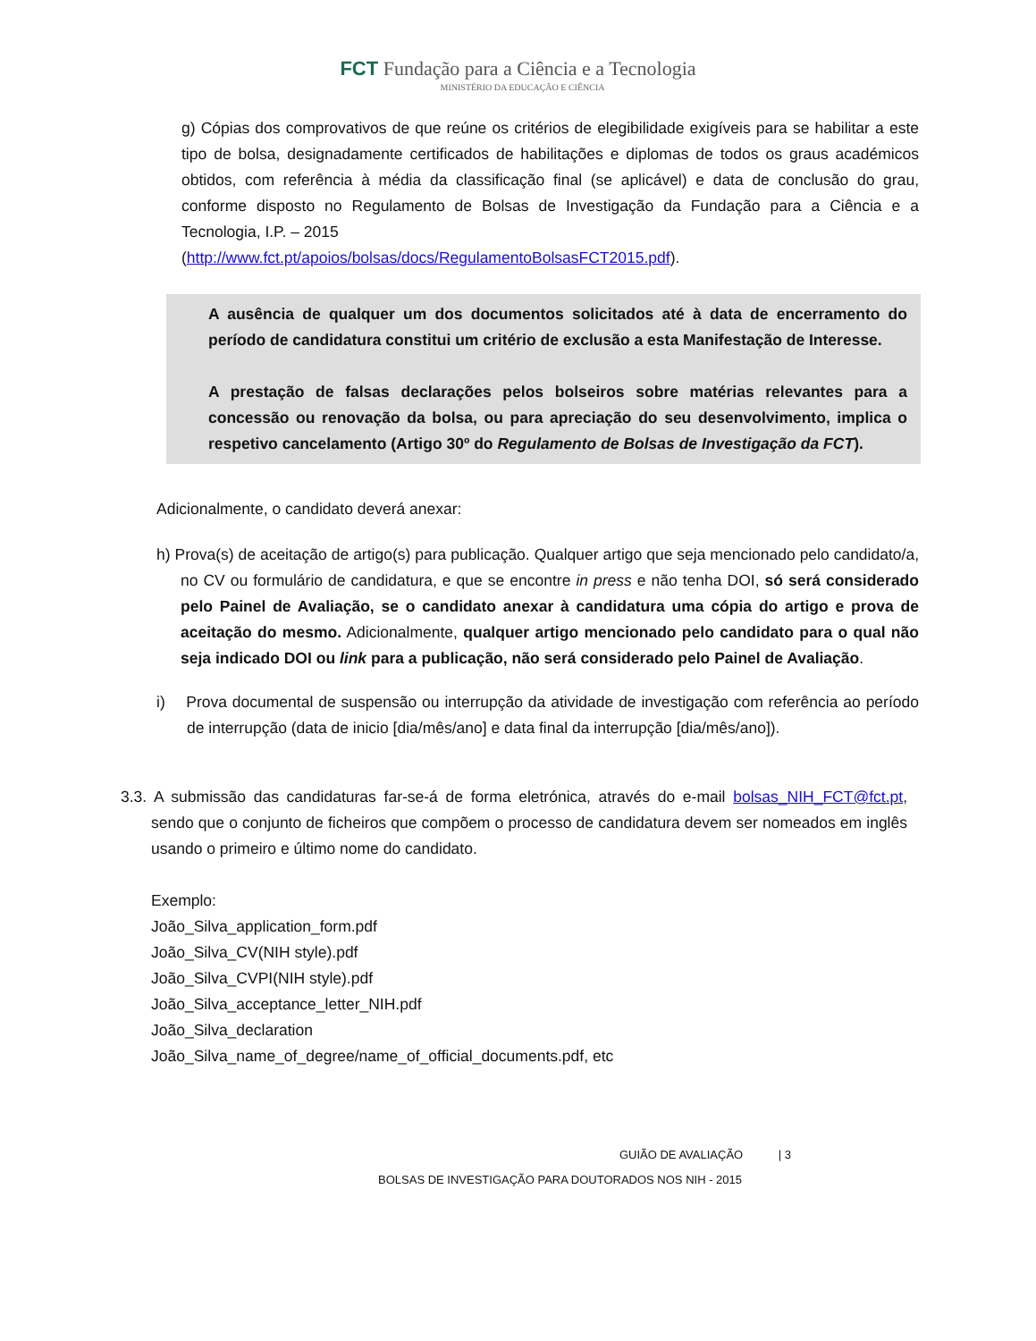FCT Fundação para a Ciência e a Tecnologia
MINISTÉRIO DA EDUCAÇÃO E CIÊNCIA
g) Cópias dos comprovativos de que reúne os critérios de elegibilidade exigíveis para se habilitar a este tipo de bolsa, designadamente certificados de habilitações e diplomas de todos os graus académicos obtidos, com referência à média da classificação final (se aplicável) e data de conclusão do grau, conforme disposto no Regulamento de Bolsas de Investigação da Fundação para a Ciência e a Tecnologia, I.P. – 2015
(http://www.fct.pt/apoios/bolsas/docs/RegulamentoBolsasFCT2015.pdf).
A ausência de qualquer um dos documentos solicitados até à data de encerramento do período de candidatura constitui um critério de exclusão a esta Manifestação de Interesse.
A prestação de falsas declarações pelos bolseiros sobre matérias relevantes para a concessão ou renovação da bolsa, ou para apreciação do seu desenvolvimento, implica o respetivo cancelamento (Artigo 30º do Regulamento de Bolsas de Investigação da FCT).
Adicionalmente, o candidato deverá anexar:
h) Prova(s) de aceitação de artigo(s) para publicação. Qualquer artigo que seja mencionado pelo candidato/a, no CV ou formulário de candidatura, e que se encontre in press e não tenha DOI, só será considerado pelo Painel de Avaliação, se o candidato anexar à candidatura uma cópia do artigo e prova de aceitação do mesmo. Adicionalmente, qualquer artigo mencionado pelo candidato para o qual não seja indicado DOI ou link para a publicação, não será considerado pelo Painel de Avaliação.
i) Prova documental de suspensão ou interrupção da atividade de investigação com referência ao período de interrupção (data de inicio [dia/mês/ano] e data final da interrupção [dia/mês/ano]).
3.3. A submissão das candidaturas far-se-á de forma eletrónica, através do e-mail bolsas_NIH_FCT@fct.pt, sendo que o conjunto de ficheiros que compõem o processo de candidatura devem ser nomeados em inglês usando o primeiro e último nome do candidato.
Exemplo:
João_Silva_application_form.pdf
João_Silva_CV(NIH style).pdf
João_Silva_CVPI(NIH style).pdf
João_Silva_acceptance_letter_NIH.pdf
João_Silva_declaration
João_Silva_name_of_degree/name_of_official_documents.pdf, etc
GUIÃO DE AVALIAÇÃO | 3
BOLSAS DE INVESTIGAÇÃO PARA DOUTORADOS NOS NIH - 2015